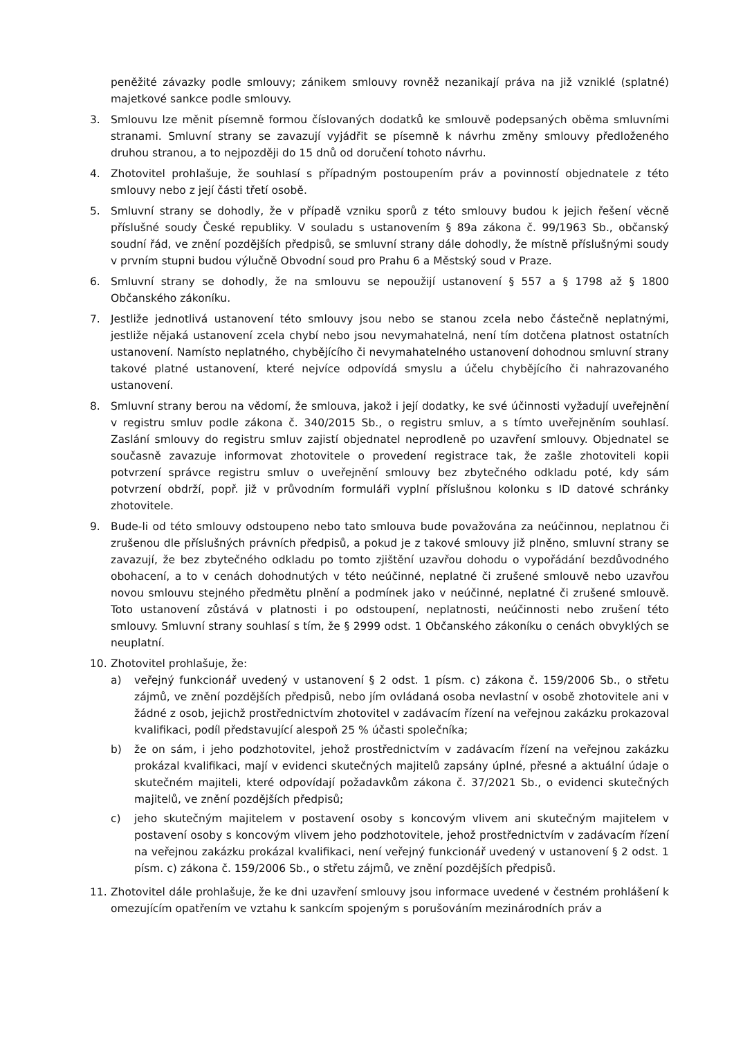peněžité závazky podle smlouvy; zánikem smlouvy rovněž nezanikají práva na již vzniklé (splatné) majetkové sankce podle smlouvy.
3. Smlouvu lze měnit písemně formou číslovaných dodatků ke smlouvě podepsaných oběma smluvními stranami. Smluvní strany se zavazují vyjádřit se písemně k návrhu změny smlouvy předloženého druhou stranou, a to nejpozději do 15 dnů od doručení tohoto návrhu.
4. Zhotovitel prohlašuje, že souhlasí s případným postoupením práv a povinností objednatele z této smlouvy nebo z její části třetí osobě.
5. Smluvní strany se dohodly, že v případě vzniku sporů z této smlouvy budou k jejich řešení věcně příslušné soudy České republiky. V souladu s ustanovením § 89a zákona č. 99/1963 Sb., občanský soudní řád, ve znění pozdějších předpisů, se smluvní strany dále dohodly, že místně příslušnými soudy v prvním stupni budou výlučně Obvodní soud pro Prahu 6 a Městský soud v Praze.
6. Smluvní strany se dohodly, že na smlouvu se nepoužijí ustanovení § 557 a § 1798 až § 1800 Občanského zákoníku.
7. Jestliže jednotlivá ustanovení této smlouvy jsou nebo se stanou zcela nebo částečně neplatnými, jestliže nějaká ustanovení zcela chybí nebo jsou nevymahatelná, není tím dotčena platnost ostatních ustanovení. Namísto neplatného, chybějícího či nevymahatelného ustanovení dohodnou smluvní strany takové platné ustanovení, které nejvíce odpovídá smyslu a účelu chybějícího či nahrazovaného ustanovení.
8. Smluvní strany berou na vědomí, že smlouva, jakož i její dodatky, ke své účinnosti vyžadují uveřejnění v registru smluv podle zákona č. 340/2015 Sb., o registru smluv, a s tímto uveřejněním souhlasí. Zaslání smlouvy do registru smluv zajistí objednatel neprodleně po uzavření smlouvy. Objednatel se současně zavazuje informovat zhotovitele o provedení registrace tak, že zašle zhotoviteli kopii potvrzení správce registru smluv o uveřejnění smlouvy bez zbytečného odkladu poté, kdy sám potvrzení obdrží, popř. již v průvodním formuláři vyplní příslušnou kolonku s ID datové schránky zhotovitele.
9. Bude-li od této smlouvy odstoupeno nebo tato smlouva bude považována za neúčinnou, neplatnou či zrušenou dle příslušných právních předpisů, a pokud je z takové smlouvy již plněno, smluvní strany se zavazují, že bez zbytečného odkladu po tomto zjištění uzavřou dohodu o vypořádání bezdůvodného obohacení, a to v cenách dohodnutých v této neúčinné, neplatné či zrušené smlouvě nebo uzavřou novou smlouvu stejného předmětu plnění a podmínek jako v neúčinné, neplatné či zrušené smlouvě. Toto ustanovení zůstává v platnosti i po odstoupení, neplatnosti, neúčinnosti nebo zrušení této smlouvy. Smluvní strany souhlasí s tím, že § 2999 odst. 1 Občanského zákoníku o cenách obvyklých se neuplatní.
10. Zhotovitel prohlašuje, že:
a) veřejný funkcionář uvedený v ustanovení § 2 odst. 1 písm. c) zákona č. 159/2006 Sb., o střetu zájmů, ve znění pozdějších předpisů, nebo jím ovládaná osoba nevlastní v osobě zhotovitele ani v žádné z osob, jejichž prostřednictvím zhotovitel v zadávacím řízení na veřejnou zakázku prokazoval kvalifikaci, podíl představující alespoň 25 % účasti společníka;
b) že on sám, i jeho podzhotovitel, jehož prostřednictvím v zadávacím řízení na veřejnou zakázku prokázal kvalifikaci, mají v evidenci skutečných majitelů zapsány úplné, přesné a aktuální údaje o skutečném majiteli, které odpovídají požadavkům zákona č. 37/2021 Sb., o evidenci skutečných majitelů, ve znění pozdějších předpisů;
c) jeho skutečným majitelem v postavení osoby s koncovým vlivem ani skutečným majitelem v postavení osoby s koncovým vlivem jeho podzhotovitele, jehož prostřednictvím v zadávacím řízení na veřejnou zakázku prokázal kvalifikaci, není veřejný funkcionář uvedený v ustanovení § 2 odst. 1 písm. c) zákona č. 159/2006 Sb., o střetu zájmů, ve znění pozdějších předpisů.
11. Zhotovitel dále prohlašuje, že ke dni uzavření smlouvy jsou informace uvedené v čestném prohlášení k omezujícím opatřením ve vztahu k sankcím spojeným s porušováním mezinárodních práv a